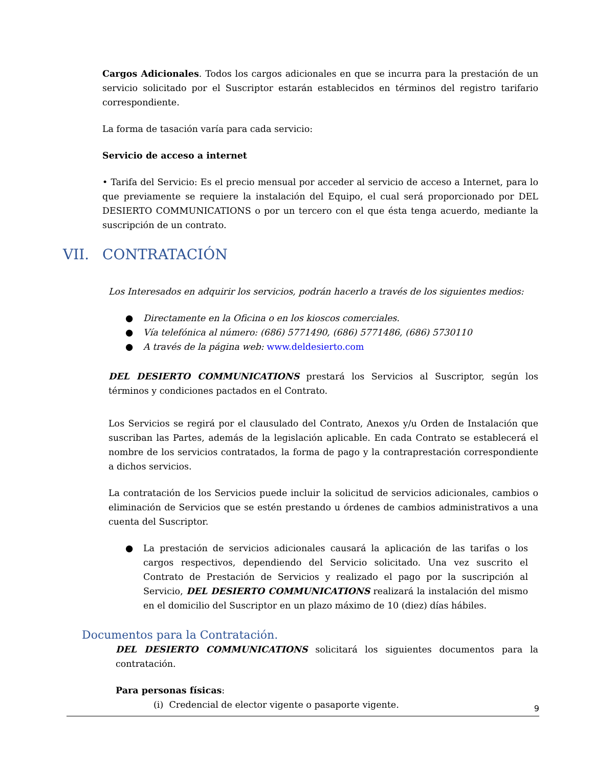Cargos Adicionales. Todos los cargos adicionales en que se incurra para la prestación de un servicio solicitado por el Suscriptor estarán establecidos en términos del registro tarifario correspondiente.
La forma de tasación varía para cada servicio:
Servicio de acceso a internet
• Tarifa del Servicio: Es el precio mensual por acceder al servicio de acceso a Internet, para lo que previamente se requiere la instalación del Equipo, el cual será proporcionado por DEL DESIERTO COMMUNICATIONS o por un tercero con el que ésta tenga acuerdo, mediante la suscripción de un contrato.
VII. CONTRATACIÓN
Los Interesados en adquirir los servicios, podrán hacerlo a través de los siguientes medios:
● Directamente en la Oficina o en los kioscos comerciales.
● Vía telefónica al número: (686) 5771490, (686) 5771486, (686) 5730110
● A través de la página web: www.deldesierto.com
DEL DESIERTO COMMUNICATIONS prestará los Servicios al Suscriptor, según los términos y condiciones pactados en el Contrato.
Los Servicios se regirá por el clausulado del Contrato, Anexos y/u Orden de Instalación que suscriban las Partes, además de la legislación aplicable. En cada Contrato se establecerá el nombre de los servicios contratados, la forma de pago y la contraprestación correspondiente a dichos servicios.
La contratación de los Servicios puede incluir la solicitud de servicios adicionales, cambios o eliminación de Servicios que se estén prestando u órdenes de cambios administrativos a una cuenta del Suscriptor.
● La prestación de servicios adicionales causará la aplicación de las tarifas o los cargos respectivos, dependiendo del Servicio solicitado. Una vez suscrito el Contrato de Prestación de Servicios y realizado el pago por la suscripción al Servicio, DEL DESIERTO COMMUNICATIONS realizará la instalación del mismo en el domicilio del Suscriptor en un plazo máximo de 10 (diez) días hábiles.
Documentos para la Contratación.
DEL DESIERTO COMMUNICATIONS solicitará los siguientes documentos para la contratación.
Para personas físicas:
(i) Credencial de elector vigente o pasaporte vigente.
9